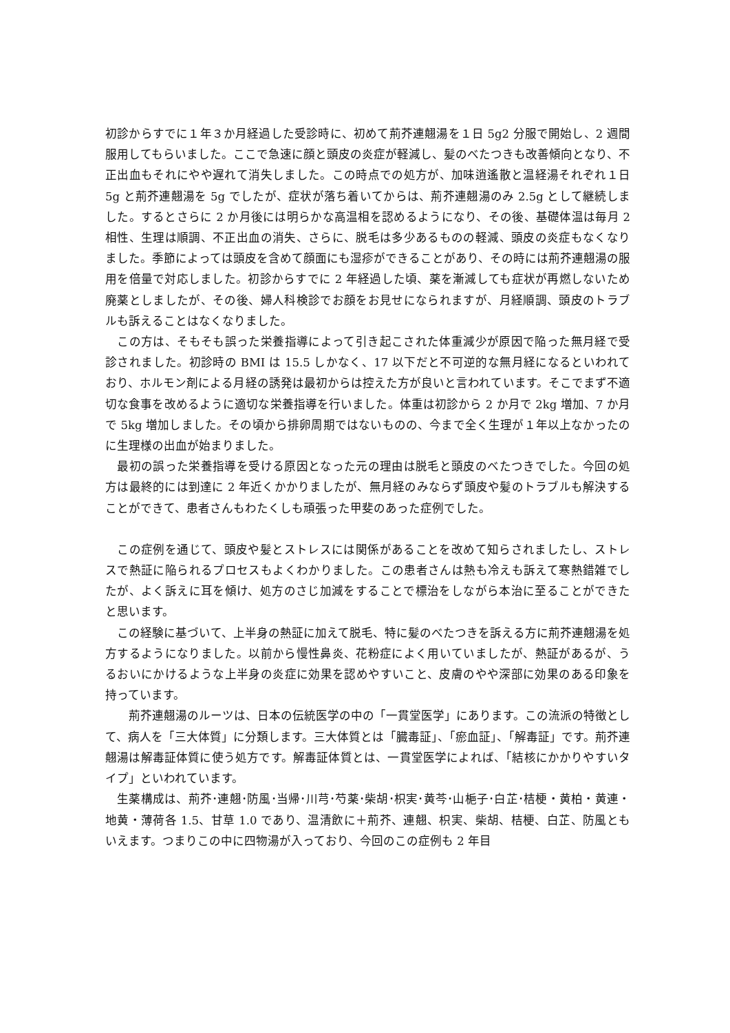初診からすでに１年３か月経過した受診時に、初めて荊芥連翹湯を１日 5g2 分服で開始し、2 週間服用してもらいました。ここで急速に顔と頭皮の炎症が軽減し、髪のべたつきも改善傾向となり、不正出血もそれにやや遅れて消失しました。この時点での処方が、加味逍遙散と温経湯それぞれ１日 5g と荊芥連翹湯を 5g でしたが、症状が落ち着いてからは、荊芥連翹湯のみ 2.5g として継続しました。するとさらに 2 か月後には明らかな高温相を認めるようになり、その後、基礎体温は毎月 2 相性、生理は順調、不正出血の消失、さらに、脱毛は多少あるものの軽減、頭皮の炎症もなくなりました。季節によっては頭皮を含めて顔面にも湿疹ができることがあり、その時には荊芥連翹湯の服用を倍量で対応しました。初診からすでに 2 年経過した頃、薬を漸減しても症状が再燃しないため廃薬としましたが、その後、婦人科検診でお顔をお見せになられますが、月経順調、頭皮のトラブルも訴えることはなくなりました。
　この方は、そもそも誤った栄養指導によって引き起こされた体重減少が原因で陥った無月経で受診されました。初診時の BMI は 15.5 しかなく、17 以下だと不可逆的な無月経になるといわれており、ホルモン剤による月経の誘発は最初からは控えた方が良いと言われています。そこでまず不適切な食事を改めるように適切な栄養指導を行いました。体重は初診から 2 か月で 2kg 増加、7 か月で 5kg 増加しました。その頃から排卵周期ではないものの、今まで全く生理が１年以上なかったのに生理様の出血が始まりました。
　最初の誤った栄養指導を受ける原因となった元の理由は脱毛と頭皮のべたつきでした。今回の処方は最終的には到達に 2 年近くかかりましたが、無月経のみならず頭皮や髪のトラブルも解決することができて、患者さんもわたくしも頑張った甲斐のあった症例でした。
　この症例を通じて、頭皮や髪とストレスには関係があることを改めて知らされましたし、ストレスで熱証に陥られるプロセスもよくわかりました。この患者さんは熱も冷えも訴えて寒熱錯雑でしたが、よく訴えに耳を傾け、処方のさじ加減をすることで標治をしながら本治に至ることができたと思います。
　この経験に基づいて、上半身の熱証に加えて脱毛、特に髪のべたつきを訴える方に荊芥連翹湯を処方するようになりました。以前から慢性鼻炎、花粉症によく用いていましたが、熱証があるが、うるおいにかけるような上半身の炎症に効果を認めやすいこと、皮膚のやや深部に効果のある印象を持っています。
　　荊芥連翹湯のルーツは、日本の伝統医学の中の「一貫堂医学」にあります。この流派の特徴として、病人を「三大体質」に分類します。三大体質とは「臓毒証」、「瘀血証」、「解毒証」です。荊芥連翹湯は解毒証体質に使う処方です。解毒証体質とは、一貫堂医学によれば、「結核にかかりやすいタイプ」といわれています。
　生薬構成は、荊芥･連翹･防風･当帰･川芎･芍薬･柴胡･枳実･黄芩･山梔子･白芷･桔梗・黄柏・黄連・地黄・薄荷各 1.5、甘草 1.0 であり、温清飲に＋荊芥、連翹、枳実、柴胡、桔梗、白芷、防風ともいえます。つまりこの中に四物湯が入っており、今回のこの症例も 2 年目